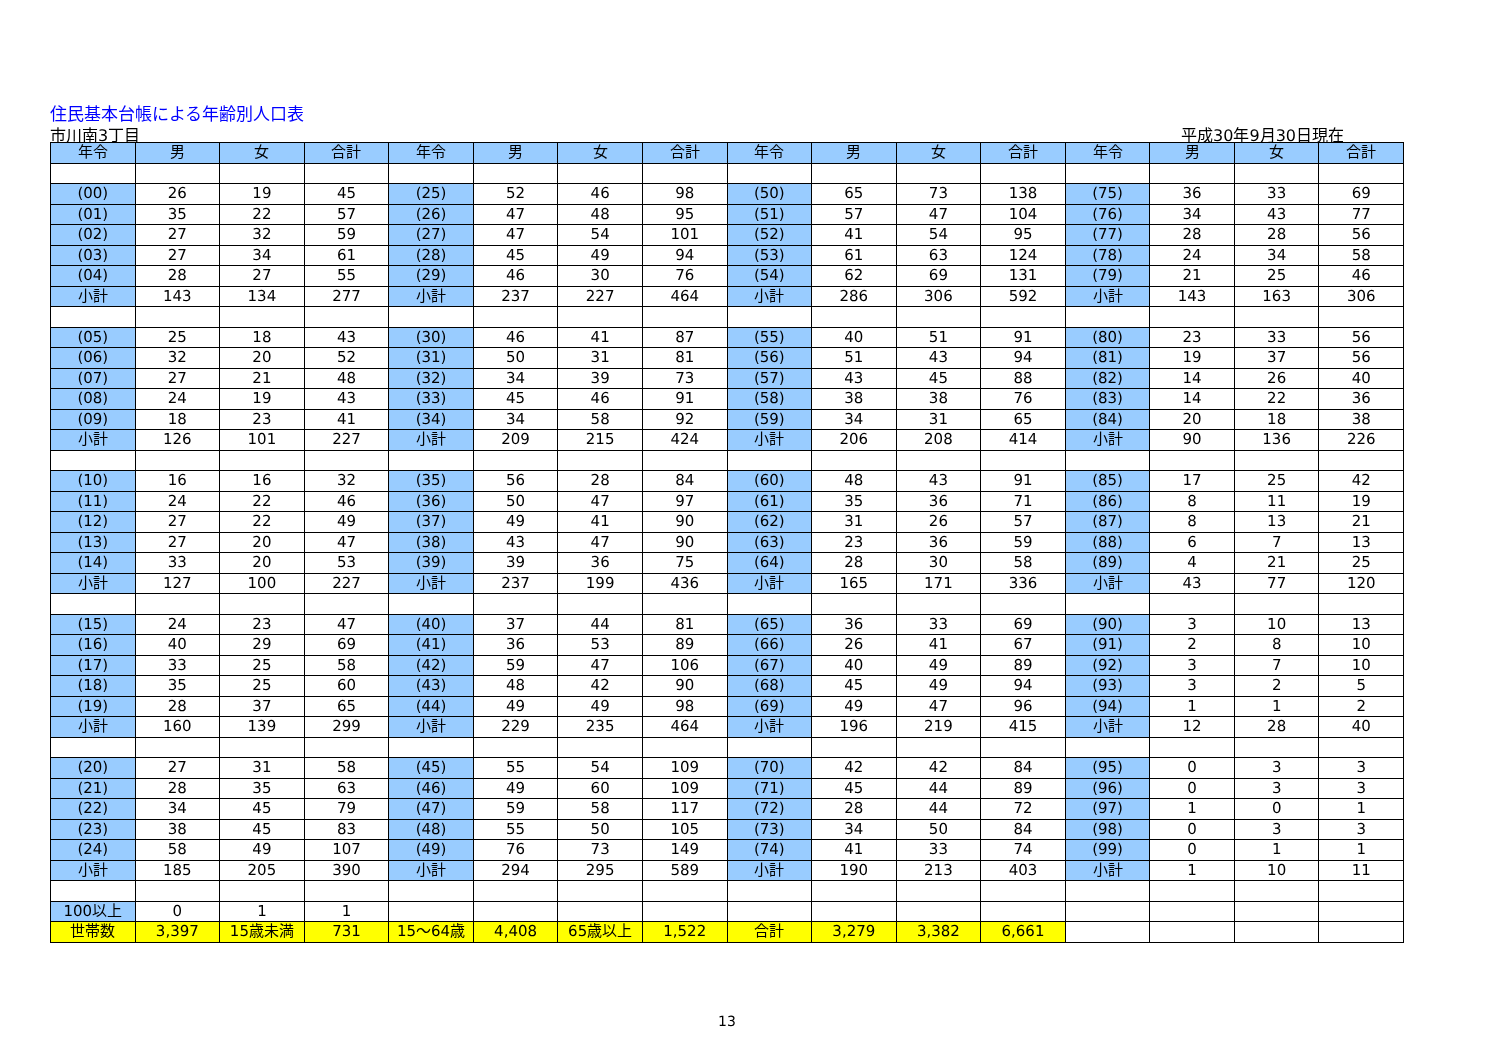住民基本台帳による年齢別人口表
市川南3丁目 平成30年9月30日現在
| 年令 | 男 | 女 | 合計 | 年令 | 男 | 女 | 合計 | 年令 | 男 | 女 | 合計 | 年令 | 男 | 女 | 合計 |
| --- | --- | --- | --- | --- | --- | --- | --- | --- | --- | --- | --- | --- | --- | --- | --- |
| (00) | 26 | 19 | 45 | (25) | 52 | 46 | 98 | (50) | 65 | 73 | 138 | (75) | 36 | 33 | 69 |
| (01) | 35 | 22 | 57 | (26) | 47 | 48 | 95 | (51) | 57 | 47 | 104 | (76) | 34 | 43 | 77 |
| (02) | 27 | 32 | 59 | (27) | 47 | 54 | 101 | (52) | 41 | 54 | 95 | (77) | 28 | 28 | 56 |
| (03) | 27 | 34 | 61 | (28) | 45 | 49 | 94 | (53) | 61 | 63 | 124 | (78) | 24 | 34 | 58 |
| (04) | 28 | 27 | 55 | (29) | 46 | 30 | 76 | (54) | 62 | 69 | 131 | (79) | 21 | 25 | 46 |
| 小計 | 143 | 134 | 277 | 小計 | 237 | 227 | 464 | 小計 | 286 | 306 | 592 | 小計 | 143 | 163 | 306 |
| (05) | 25 | 18 | 43 | (30) | 46 | 41 | 87 | (55) | 40 | 51 | 91 | (80) | 23 | 33 | 56 |
| (06) | 32 | 20 | 52 | (31) | 50 | 31 | 81 | (56) | 51 | 43 | 94 | (81) | 19 | 37 | 56 |
| (07) | 27 | 21 | 48 | (32) | 34 | 39 | 73 | (57) | 43 | 45 | 88 | (82) | 14 | 26 | 40 |
| (08) | 24 | 19 | 43 | (33) | 45 | 46 | 91 | (58) | 38 | 38 | 76 | (83) | 14 | 22 | 36 |
| (09) | 18 | 23 | 41 | (34) | 34 | 58 | 92 | (59) | 34 | 31 | 65 | (84) | 20 | 18 | 38 |
| 小計 | 126 | 101 | 227 | 小計 | 209 | 215 | 424 | 小計 | 206 | 208 | 414 | 小計 | 90 | 136 | 226 |
| (10) | 16 | 16 | 32 | (35) | 56 | 28 | 84 | (60) | 48 | 43 | 91 | (85) | 17 | 25 | 42 |
| (11) | 24 | 22 | 46 | (36) | 50 | 47 | 97 | (61) | 35 | 36 | 71 | (86) | 8 | 11 | 19 |
| (12) | 27 | 22 | 49 | (37) | 49 | 41 | 90 | (62) | 31 | 26 | 57 | (87) | 8 | 13 | 21 |
| (13) | 27 | 20 | 47 | (38) | 43 | 47 | 90 | (63) | 23 | 36 | 59 | (88) | 6 | 7 | 13 |
| (14) | 33 | 20 | 53 | (39) | 39 | 36 | 75 | (64) | 28 | 30 | 58 | (89) | 4 | 21 | 25 |
| 小計 | 127 | 100 | 227 | 小計 | 237 | 199 | 436 | 小計 | 165 | 171 | 336 | 小計 | 43 | 77 | 120 |
| (15) | 24 | 23 | 47 | (40) | 37 | 44 | 81 | (65) | 36 | 33 | 69 | (90) | 3 | 10 | 13 |
| (16) | 40 | 29 | 69 | (41) | 36 | 53 | 89 | (66) | 26 | 41 | 67 | (91) | 2 | 8 | 10 |
| (17) | 33 | 25 | 58 | (42) | 59 | 47 | 106 | (67) | 40 | 49 | 89 | (92) | 3 | 7 | 10 |
| (18) | 35 | 25 | 60 | (43) | 48 | 42 | 90 | (68) | 45 | 49 | 94 | (93) | 3 | 2 | 5 |
| (19) | 28 | 37 | 65 | (44) | 49 | 49 | 98 | (69) | 49 | 47 | 96 | (94) | 1 | 1 | 2 |
| 小計 | 160 | 139 | 299 | 小計 | 229 | 235 | 464 | 小計 | 196 | 219 | 415 | 小計 | 12 | 28 | 40 |
| (20) | 27 | 31 | 58 | (45) | 55 | 54 | 109 | (70) | 42 | 42 | 84 | (95) | 0 | 3 | 3 |
| (21) | 28 | 35 | 63 | (46) | 49 | 60 | 109 | (71) | 45 | 44 | 89 | (96) | 0 | 3 | 3 |
| (22) | 34 | 45 | 79 | (47) | 59 | 58 | 117 | (72) | 28 | 44 | 72 | (97) | 1 | 0 | 1 |
| (23) | 38 | 45 | 83 | (48) | 55 | 50 | 105 | (73) | 34 | 50 | 84 | (98) | 0 | 3 | 3 |
| (24) | 58 | 49 | 107 | (49) | 76 | 73 | 149 | (74) | 41 | 33 | 74 | (99) | 0 | 1 | 1 |
| 小計 | 185 | 205 | 390 | 小計 | 294 | 295 | 589 | 小計 | 190 | 213 | 403 | 小計 | 1 | 10 | 11 |
| 100以上 | 0 | 1 | 1 | | | | | | | | | | | | |
| 世帯数 | 3,397 | 15歳未満 | 731 | 15～64歳 | 4,408 | 65歳以上 | 1,522 | 合計 | 3,279 | 3,382 | 6,661 | | | | |
13